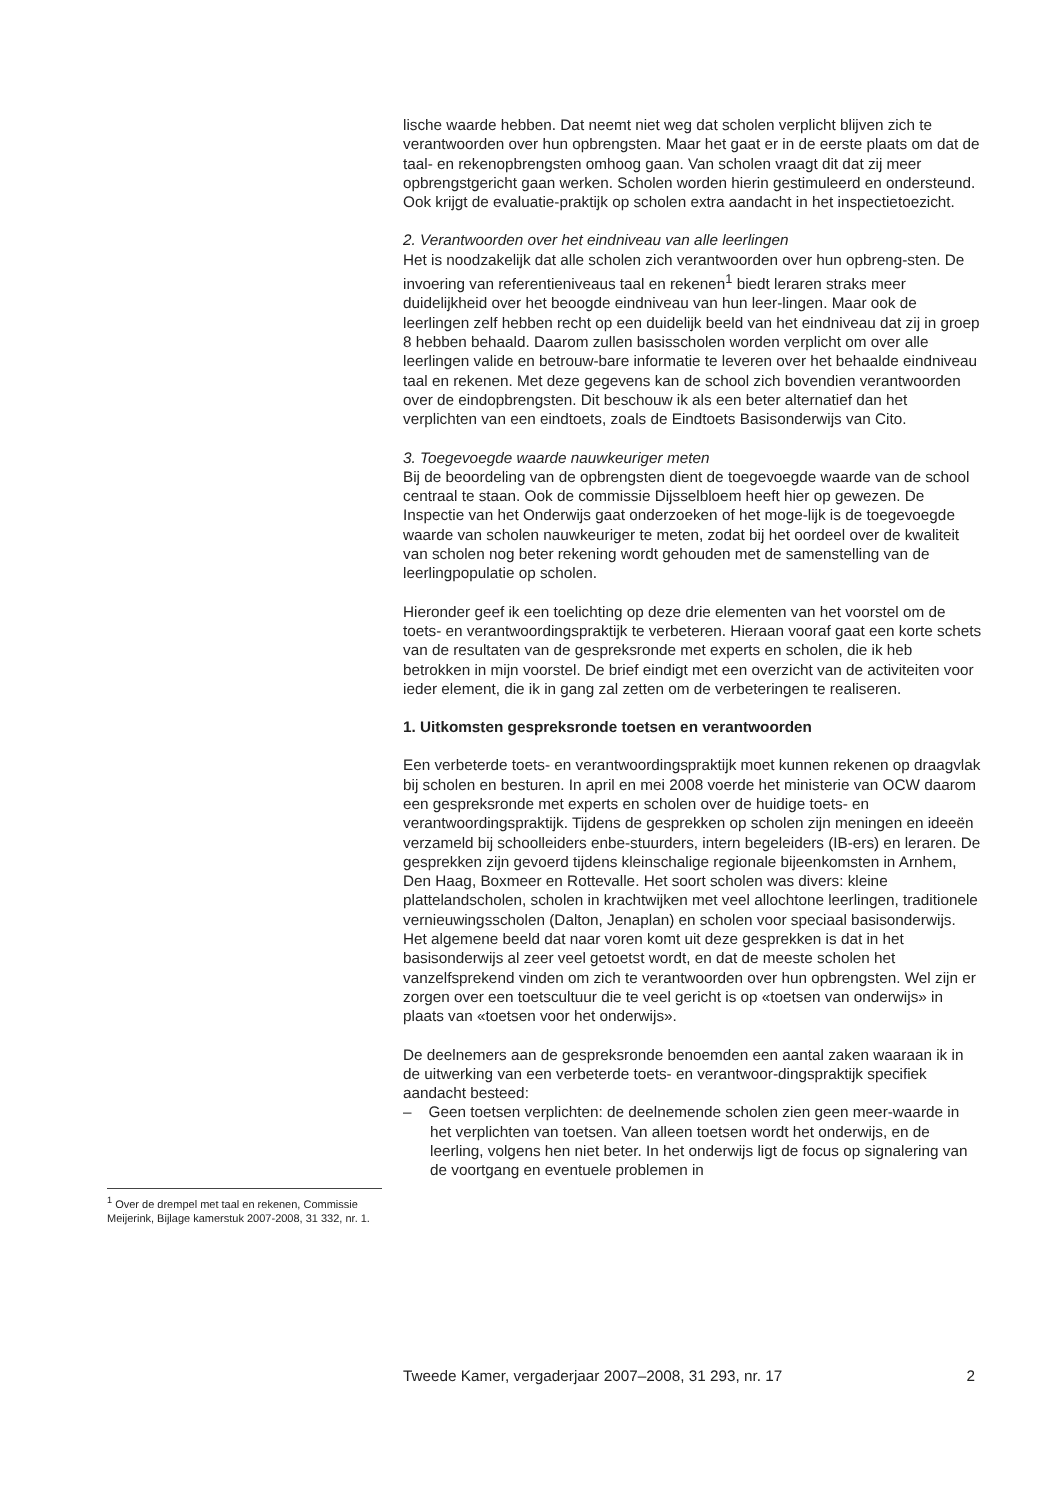lische waarde hebben. Dat neemt niet weg dat scholen verplicht blijven zich te verantwoorden over hun opbrengsten. Maar het gaat er in de eerste plaats om dat de taal- en rekenopbrengsten omhoog gaan. Van scholen vraagt dit dat zij meer opbrengstgericht gaan werken. Scholen worden hierin gestimuleerd en ondersteund. Ook krijgt de evaluatie-praktijk op scholen extra aandacht in het inspectietoezicht.
2. Verantwoorden over het eindniveau van alle leerlingen
Het is noodzakelijk dat alle scholen zich verantwoorden over hun opbreng-sten. De invoering van referentieniveaus taal en rekenen<sup>1</sup> biedt leraren straks meer duidelijkheid over het beoogde eindniveau van hun leer-lingen. Maar ook de leerlingen zelf hebben recht op een duidelijk beeld van het eindniveau dat zij in groep 8 hebben behaald. Daarom zullen basisscholen worden verplicht om over alle leerlingen valide en betrouw-bare informatie te leveren over het behaalde eindniveau taal en rekenen. Met deze gegevens kan de school zich bovendien verantwoorden over de eindopbrengsten. Dit beschouw ik als een beter alternatief dan het verplichten van een eindtoets, zoals de Eindtoets Basisonderwijs van Cito.
3. Toegevoegde waarde nauwkeuriger meten
Bij de beoordeling van de opbrengsten dient de toegevoegde waarde van de school centraal te staan. Ook de commissie Dijsselbloem heeft hier op gewezen. De Inspectie van het Onderwijs gaat onderzoeken of het moge-lijk is de toegevoegde waarde van scholen nauwkeuriger te meten, zodat bij het oordeel over de kwaliteit van scholen nog beter rekening wordt gehouden met de samenstelling van de leerlingpopulatie op scholen.
Hieronder geef ik een toelichting op deze drie elementen van het voorstel om de toets- en verantwoordingspraktijk te verbeteren. Hieraan vooraf gaat een korte schets van de resultaten van de gespreksronde met experts en scholen, die ik heb betrokken in mijn voorstel. De brief eindigt met een overzicht van de activiteiten voor ieder element, die ik in gang zal zetten om de verbeteringen te realiseren.
1. Uitkomsten gespreksronde toetsen en verantwoorden
Een verbeterde toets- en verantwoordingspraktijk moet kunnen rekenen op draagvlak bij scholen en besturen. In april en mei 2008 voerde het ministerie van OCW daarom een gespreksronde met experts en scholen over de huidige toets- en verantwoordingspraktijk. Tijdens de gesprekken op scholen zijn meningen en ideeën verzameld bij schoolleiders enbe-stuurders, intern begeleiders (IB-ers) en leraren. De gesprekken zijn gevoerd tijdens kleinschalige regionale bijeenkomsten in Arnhem, Den Haag, Boxmeer en Rottevalle. Het soort scholen was divers: kleine plattelandscholen, scholen in krachtwijken met veel allochtone leerlingen, traditionele vernieuwingsscholen (Dalton, Jenaplan) en scholen voor speciaal basisonderwijs.
Het algemene beeld dat naar voren komt uit deze gesprekken is dat in het basisonderwijs al zeer veel getoetst wordt, en dat de meeste scholen het vanzelfsprekend vinden om zich te verantwoorden over hun opbrengsten. Wel zijn er zorgen over een toetscultuur die te veel gericht is op «toetsen van onderwijs» in plaats van «toetsen voor het onderwijs».
De deelnemers aan de gespreksronde benoemden een aantal zaken waaraan ik in de uitwerking van een verbeterde toets- en verantwoor-dingspraktijk specifiek aandacht besteed:
– Geen toetsen verplichten: de deelnemende scholen zien geen meer-waarde in het verplichten van toetsen. Van alleen toetsen wordt het onderwijs, en de leerling, volgens hen niet beter. In het onderwijs ligt de focus op signalering van de voortgang en eventuele problemen in
<sup>1</sup> Over de drempel met taal en rekenen, Commissie Meijerink, Bijlage kamerstuk 2007-2008, 31 332, nr. 1.
Tweede Kamer, vergaderjaar 2007–2008, 31 293, nr. 17 2